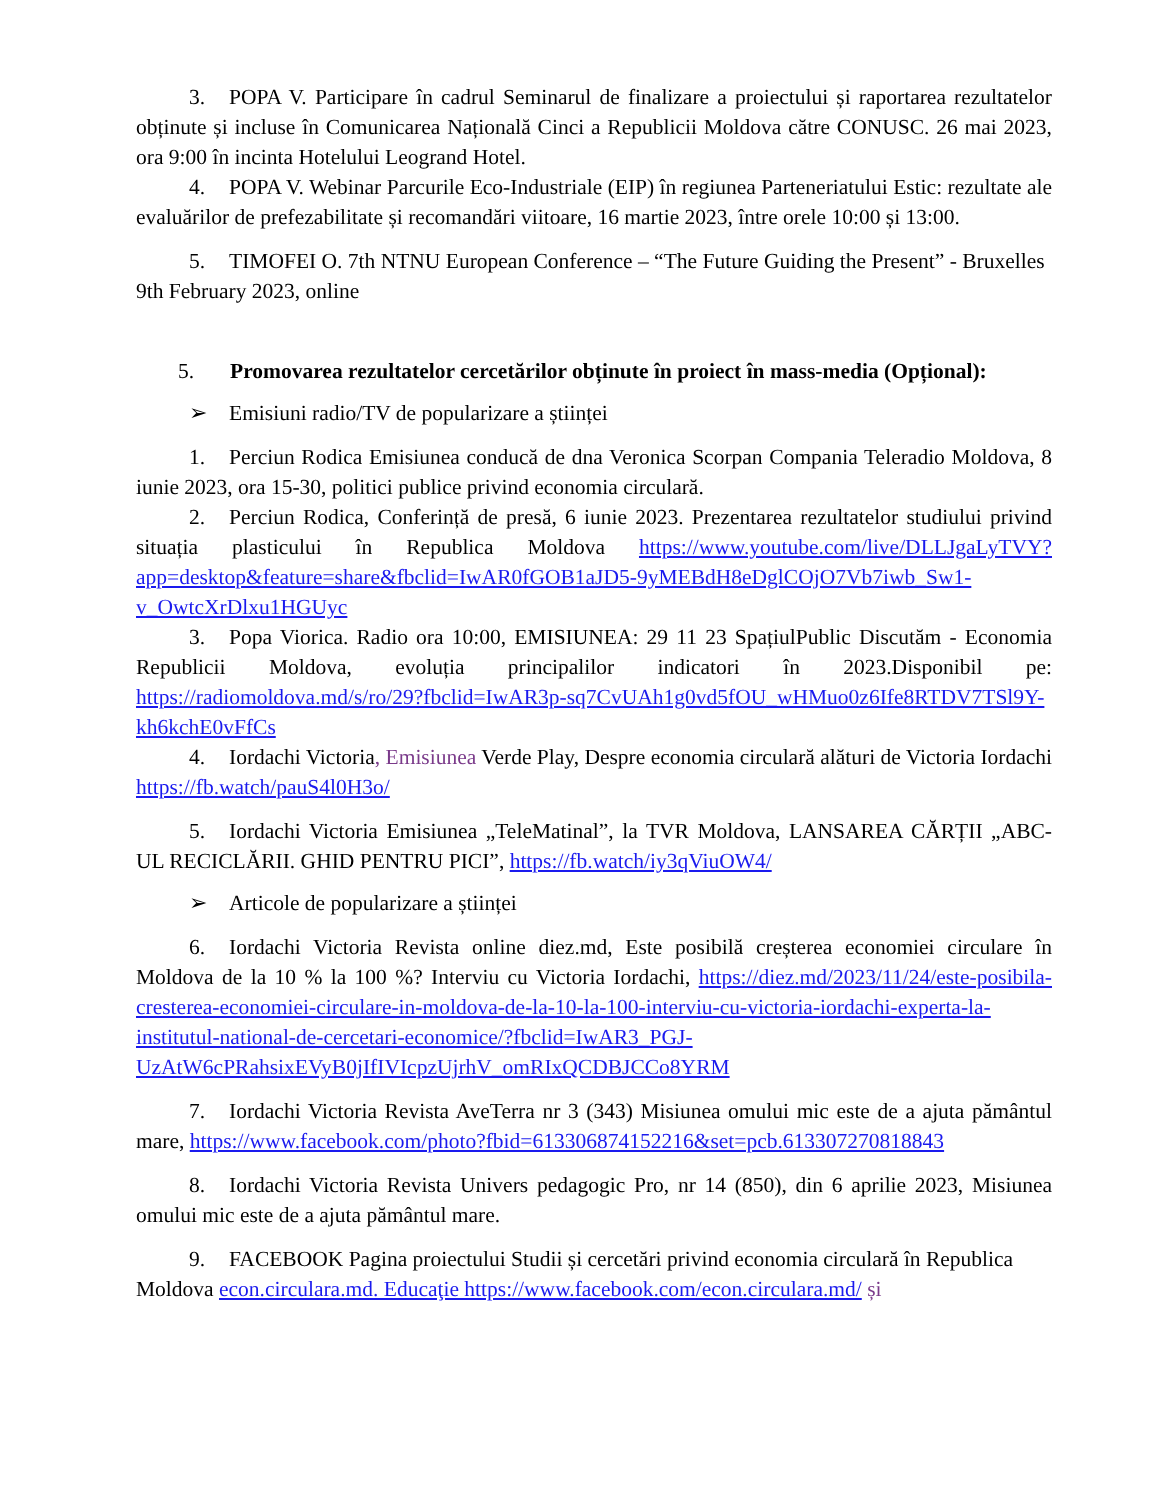3. POPA V. Participare în cadrul Seminarul de finalizare a proiectului și raportarea rezultatelor obținute și incluse în Comunicarea Națională Cinci a Republicii Moldova către CONUSC. 26 mai 2023, ora 9:00 în incinta Hotelului Leogrand Hotel.
4. POPA V. Webinar Parcurile Eco-Industriale (EIP) în regiunea Parteneriatului Estic: rezultate ale evaluărilor de prefezabilitate și recomandări viitoare, 16 martie 2023, între orele 10:00 și 13:00.
5. TIMOFEI O. 7th NTNU European Conference – “The Future Guiding the Present” - Bruxelles 9th February 2023, online
5. Promovarea rezultatelor cercetărilor obținute în proiect în mass-media (Opțional):
➢ Emisiuni radio/TV de popularizare a științei
1. Perciun Rodica Emisiunea conducă de dna Veronica Scorpan Compania Teleradio Moldova, 8 iunie 2023, ora 15-30, politici publice privind economia circulară.
2. Perciun Rodica, Conferință de presă, 6 iunie 2023. Prezentarea rezultatelor studiului privind situația plasticului în Republica Moldova https://www.youtube.com/live/DLLJgaLyTVY?app=desktop&feature=share&fbclid=IwAR0fGOB1aJD5-9yMEBdH8eDglCOjO7Vb7iwb_Sw1-v_OwtcXrDlxu1HGUyc
3. Popa Viorica. Radio ora 10:00, EMISIUNEA: 29 11 23 SpațiulPublic Discutăm - Economia Republicii Moldova, evoluția principalilor indicatori în 2023.Disponibil pe: https://radiomoldova.md/s/ro/29?fbclid=IwAR3p-sq7CvUAh1g0vd5fOU_wHMuo0z6Ife8RTDV7TSl9Y-kh6kchE0vFfCs
4. Iordachi Victoria, Emisiunea Verde Play, Despre economia circulară alături de Victoria Iordachi https://fb.watch/pauS4l0H3o/
5. Iordachi Victoria Emisiunea „TeleMatinal”, la TVR Moldova, LANSAREA CĂRȚII „ABC-UL RECICLĂRII. GHID PENTRU PICI”, https://fb.watch/iy3qViuOW4/
➢ Articole de popularizare a științei
6. Iordachi Victoria Revista online diez.md, Este posibilă creșterea economiei circulare în Moldova de la 10 % la 100 %? Interviu cu Victoria Iordachi, https://diez.md/2023/11/24/este-posibila-cresterea-economiei-circulare-in-moldova-de-la-10-la-100-interviu-cu-victoria-iordachi-experta-la-institutul-national-de-cercetari-economice/?fbclid=IwAR3_PGJ-UzAtW6cPRahsixEVyB0jIfIVIcpzUjrhV_omRIxQCDBJCCo8YRM
7. Iordachi Victoria Revista AveTerra nr 3 (343) Misiunea omului mic este de a ajuta pământul mare, https://www.facebook.com/photo?fbid=613306874152216&set=pcb.613307270818843
8. Iordachi Victoria Revista Univers pedagogic Pro, nr 14 (850), din 6 aprilie 2023, Misiunea omului mic este de a ajuta pământul mare.
9. FACEBOOK Pagina proiectului Studii și cercetări privind economia circulară în Republica Moldova econ.circulara.md. Educaţie https://www.facebook.com/econ.circulara.md/ și